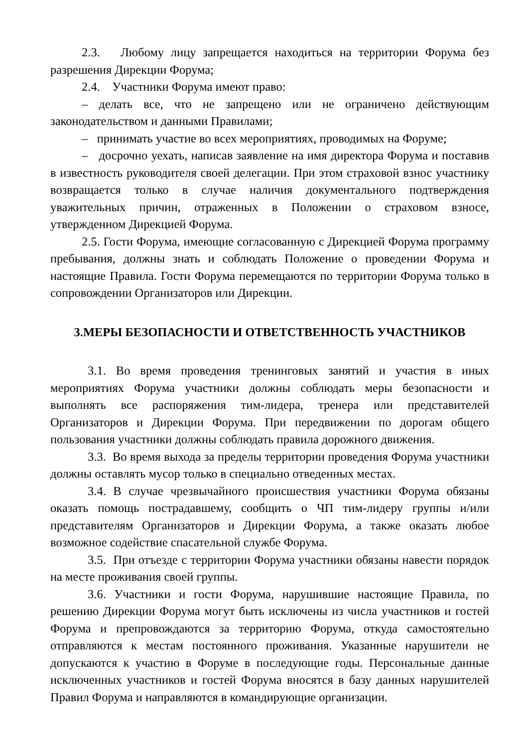2.3. Любому лицу запрещается находиться на территории Форума без разрешения Дирекции Форума;
2.4. Участники Форума имеют право:
– делать все, что не запрещено или не ограничено действующим законодательством и данными Правилами;
– принимать участие во всех мероприятиях, проводимых на Форуме;
– досрочно уехать, написав заявление на имя директора Форума и поставив в известность руководителя своей делегации. При этом страховой взнос участнику возвращается только в случае наличия документального подтверждения уважительных причин, отраженных в Положении о страховом взносе, утвержденном Дирекцией Форума.
2.5. Гости Форума, имеющие согласованную с Дирекцией Форума программу пребывания, должны знать и соблюдать Положение о проведении Форума и настоящие Правила. Гости Форума перемещаются по территории Форума только в сопровождении Организаторов или Дирекции.
3.МЕРЫ БЕЗОПАСНОСТИ И ОТВЕТСТВЕННОСТЬ УЧАСТНИКОВ
3.1. Во время проведения тренинговых занятий и участия в иных мероприятиях Форума участники должны соблюдать меры безопасности и выполнять все распоряжения тим-лидера, тренера или представителей Организаторов и Дирекции Форума. При передвижении по дорогам общего пользования участники должны соблюдать правила дорожного движения.
3.3. Во время выхода за пределы территории проведения Форума участники должны оставлять мусор только в специально отведенных местах.
3.4. В случае чрезвычайного происшествия участники Форума обязаны оказать помощь пострадавшему, сообщить о ЧП тим-лидеру группы и/или представителям Организаторов и Дирекции Форума, а также оказать любое возможное содействие спасательной службе Форума.
3.5. При отъезде с территории Форума участники обязаны навести порядок на месте проживания своей группы.
3.6. Участники и гости Форума, нарушившие настоящие Правила, по решению Дирекции Форума могут быть исключены из числа участников и гостей Форума и препровождаются за территорию Форума, откуда самостоятельно отправляются к местам постоянного проживания. Указанные нарушители не допускаются к участию в Форуме в последующие годы. Персональные данные исключенных участников и гостей Форума вносятся в базу данных нарушителей Правил Форума и направляются в командирующие организации.